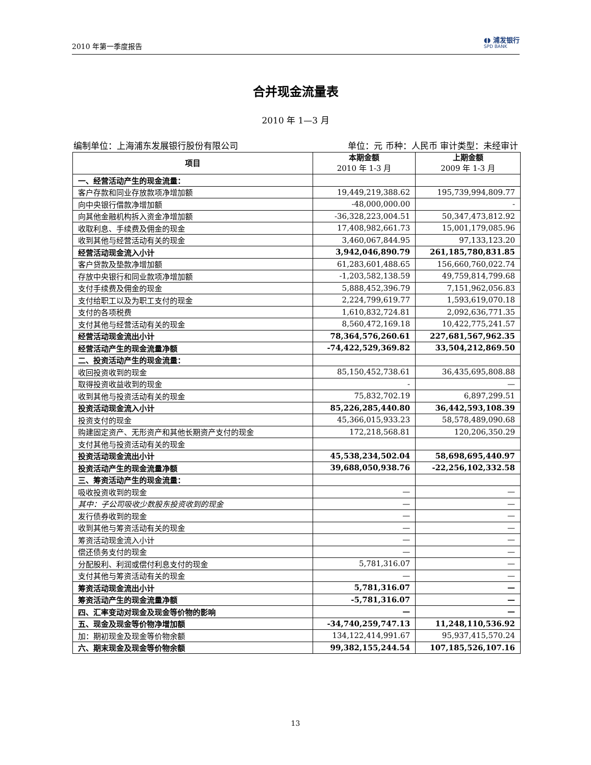2010 年第一季度报告 ◖◗ 浦发银行
SPD BANK
合并现金流量表
2010 年 1—3 月
编制单位：上海浦东发展银行股份有限公司 单位：元 币种：人民币 审计类型：未经审计
| 项目 | 本期金额 2010 年 1-3 月 | 上期金额 2009 年 1-3 月 |
| --- | --- | --- |
| 一、经营活动产生的现金流量： | | |
| 客户存款和同业存放款项净增加额 | 19,449,219,388.62 | 195,739,994,809.77 |
| 向中央银行借款净增加额 | -48,000,000.00 | - |
| 向其他金融机构拆入资金净增加额 | -36,328,223,004.51 | 50,347,473,812.92 |
| 收取利息、手续费及佣金的现金 | 17,408,982,661.73 | 15,001,179,085.96 |
| 收到其他与经营活动有关的现金 | 3,460,067,844.95 | 97,133,123.20 |
| 经营活动现金流入小计 | 3,942,046,890.79 | 261,185,780,831.85 |
| 客户贷款及垫款净增加额 | 61,283,601,488.65 | 156,660,760,022.74 |
| 存放中央银行和同业款项净增加额 | -1,203,582,138.59 | 49,759,814,799.68 |
| 支付手续费及佣金的现金 | 5,888,452,396.79 | 7,151,962,056.83 |
| 支付给职工以及为职工支付的现金 | 2,224,799,619.77 | 1,593,619,070.18 |
| 支付的各项税费 | 1,610,832,724.81 | 2,092,636,771.35 |
| 支付其他与经营活动有关的现金 | 8,560,472,169.18 | 10,422,775,241.57 |
| 经营活动现金流出小计 | 78,364,576,260.61 | 227,681,567,962.35 |
| 经营活动产生的现金流量净额 | -74,422,529,369.82 | 33,504,212,869.50 |
| 二、投资活动产生的现金流量： | | |
| 收回投资收到的现金 | 85,150,452,738.61 | 36,435,695,808.88 |
| 取得投资收益收到的现金 | - | — |
| 收到其他与投资活动有关的现金 | 75,832,702.19 | 6,897,299.51 |
| 投资活动现金流入小计 | 85,226,285,440.80 | 36,442,593,108.39 |
| 投资支付的现金 | 45,366,015,933.23 | 58,578,489,090.68 |
| 购建固定资产、无形资产和其他长期资产支付的现金 | 172,218,568.81 | 120,206,350.29 |
| 支付其他与投资活动有关的现金 | | |
| 投资活动现金流出小计 | 45,538,234,502.04 | 58,698,695,440.97 |
| 投资活动产生的现金流量净额 | 39,688,050,938.76 | -22,256,102,332.58 |
| 三、筹资活动产生的现金流量： | | |
| 吸收投资收到的现金 | — | — |
| 其中：子公司吸收少数股东投资收到的现金 | — | — |
| 发行债券收到的现金 | — | — |
| 收到其他与筹资活动有关的现金 | — | — |
| 筹资活动现金流入小计 | — | — |
| 偿还债务支付的现金 | — | — |
| 分配股利、利润或偿付利息支付的现金 | 5,781,316.07 | — |
| 支付其他与筹资活动有关的现金 | — | — |
| 筹资活动现金流出小计 | 5,781,316.07 | — |
| 筹资活动产生的现金流量净额 | -5,781,316.07 | — |
| 四、汇率变动对现金及现金等价物的影响 | — | — |
| 五、现金及现金等价物净增加额 | -34,740,259,747.13 | 11,248,110,536.92 |
| 加：期初现金及现金等价物余额 | 134,122,414,991.67 | 95,937,415,570.24 |
| 六、期末现金及现金等价物余额 | 99,382,155,244.54 | 107,185,526,107.16 |
13